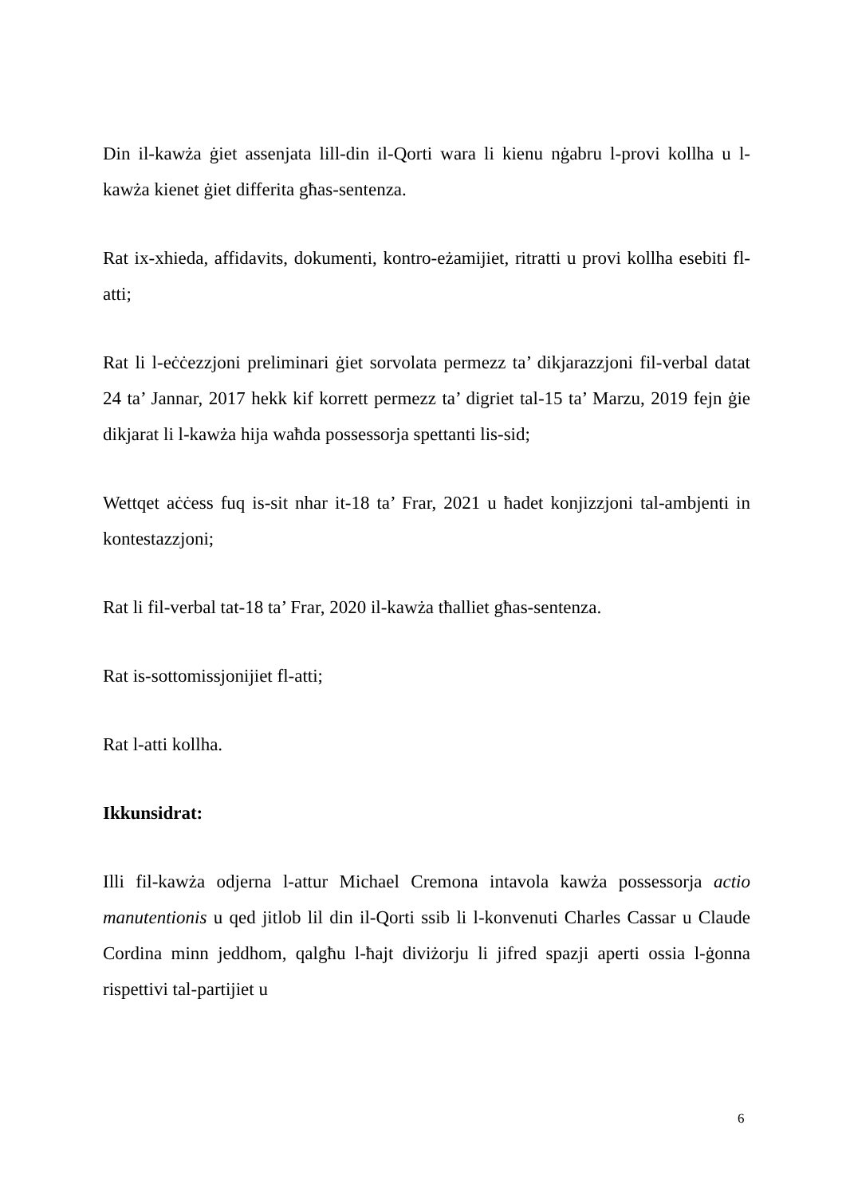Din il-kawża ġiet assenjata lill-din il-Qorti wara li kienu nġabru l-provi kollha u l-kawża kienet ġiet differita għas-sentenza.
Rat ix-xhieda, affidavits, dokumenti, kontro-eżamijiet, ritratti u provi kollha esebiti fl-atti;
Rat li l-eċċezzjoni preliminari ġiet sorvolata permezz ta’ dikjarazzjoni fil-verbal datat 24 ta’ Jannar, 2017 hekk kif korrett permezz ta’ digriet tal-15 ta’ Marzu, 2019 fejn ġie dikjarat li l-kawża hija waħda possessorja spettanti lis-sid;
Wettqet aċċess fuq is-sit nhar it-18 ta’ Frar, 2021 u ħadet konjizzjoni tal-ambjenti in kontestazzjoni;
Rat li fil-verbal tat-18 ta’ Frar, 2020 il-kawża tħalliet għas-sentenza.
Rat is-sottomissjonijiet fl-atti;
Rat l-atti kollha.
Ikkunsidrat:
Illi fil-kawża odjerna l-attur Michael Cremona intavola kawża possessorja actio manutentionis u qed jitlob lil din il-Qorti ssib li l-konvenuti Charles Cassar u Claude Cordina minn jeddhom, qalgħu l-ħajt diviżorju li jifred spazji aperti ossia l-ġonna rispettivi tal-partijiet u
6